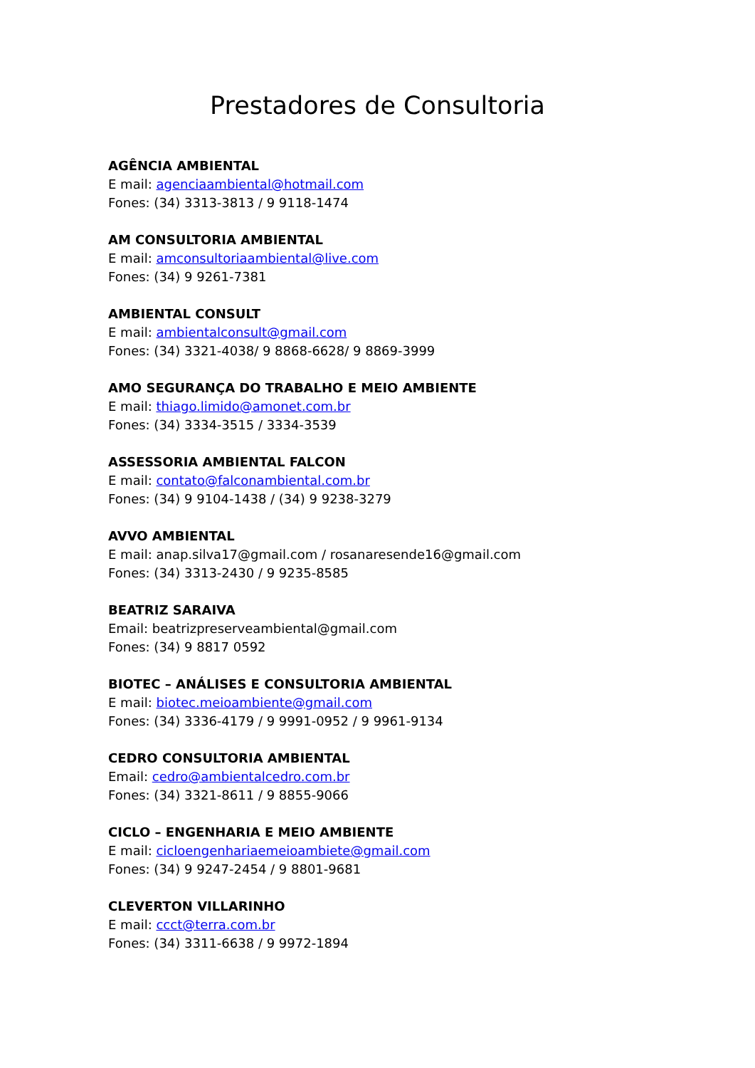Prestadores de Consultoria
AGÊNCIA AMBIENTAL
E mail: agenciaambiental@hotmail.com
Fones: (34) 3313-3813 / 9 9118-1474
AM CONSULTORIA AMBIENTAL
E mail: amconsultoriaambiental@live.com
Fones: (34) 9 9261-7381
AMBIENTAL CONSULT
E mail: ambientalconsult@gmail.com
Fones: (34) 3321-4038/ 9 8868-6628/ 9 8869-3999
AMO SEGURANÇA DO TRABALHO E MEIO AMBIENTE
E mail: thiago.limido@amonet.com.br
Fones: (34) 3334-3515 / 3334-3539
ASSESSORIA AMBIENTAL FALCON
E mail: contato@falconambiental.com.br
Fones: (34) 9 9104-1438 / (34) 9 9238-3279
AVVO AMBIENTAL
E mail: anap.silva17@gmail.com / rosanaresende16@gmail.com
Fones: (34) 3313-2430 / 9 9235-8585
BEATRIZ SARAIVA
Email: beatrizpreserveambiental@gmail.com
Fones: (34) 9 8817 0592
BIOTEC – ANÁLISES E CONSULTORIA AMBIENTAL
E mail: biotec.meioambiente@gmail.com
Fones: (34) 3336-4179 / 9 9991-0952 / 9 9961-9134
CEDRO CONSULTORIA AMBIENTAL
Email: cedro@ambientalcedro.com.br
Fones: (34) 3321-8611 / 9 8855-9066
CICLO – ENGENHARIA E MEIO AMBIENTE
E mail: cicloengenhariaemeioambiete@gmail.com
Fones: (34) 9 9247-2454 / 9 8801-9681
CLEVERTON VILLARINHO
E mail: ccct@terra.com.br
Fones: (34) 3311-6638 / 9 9972-1894